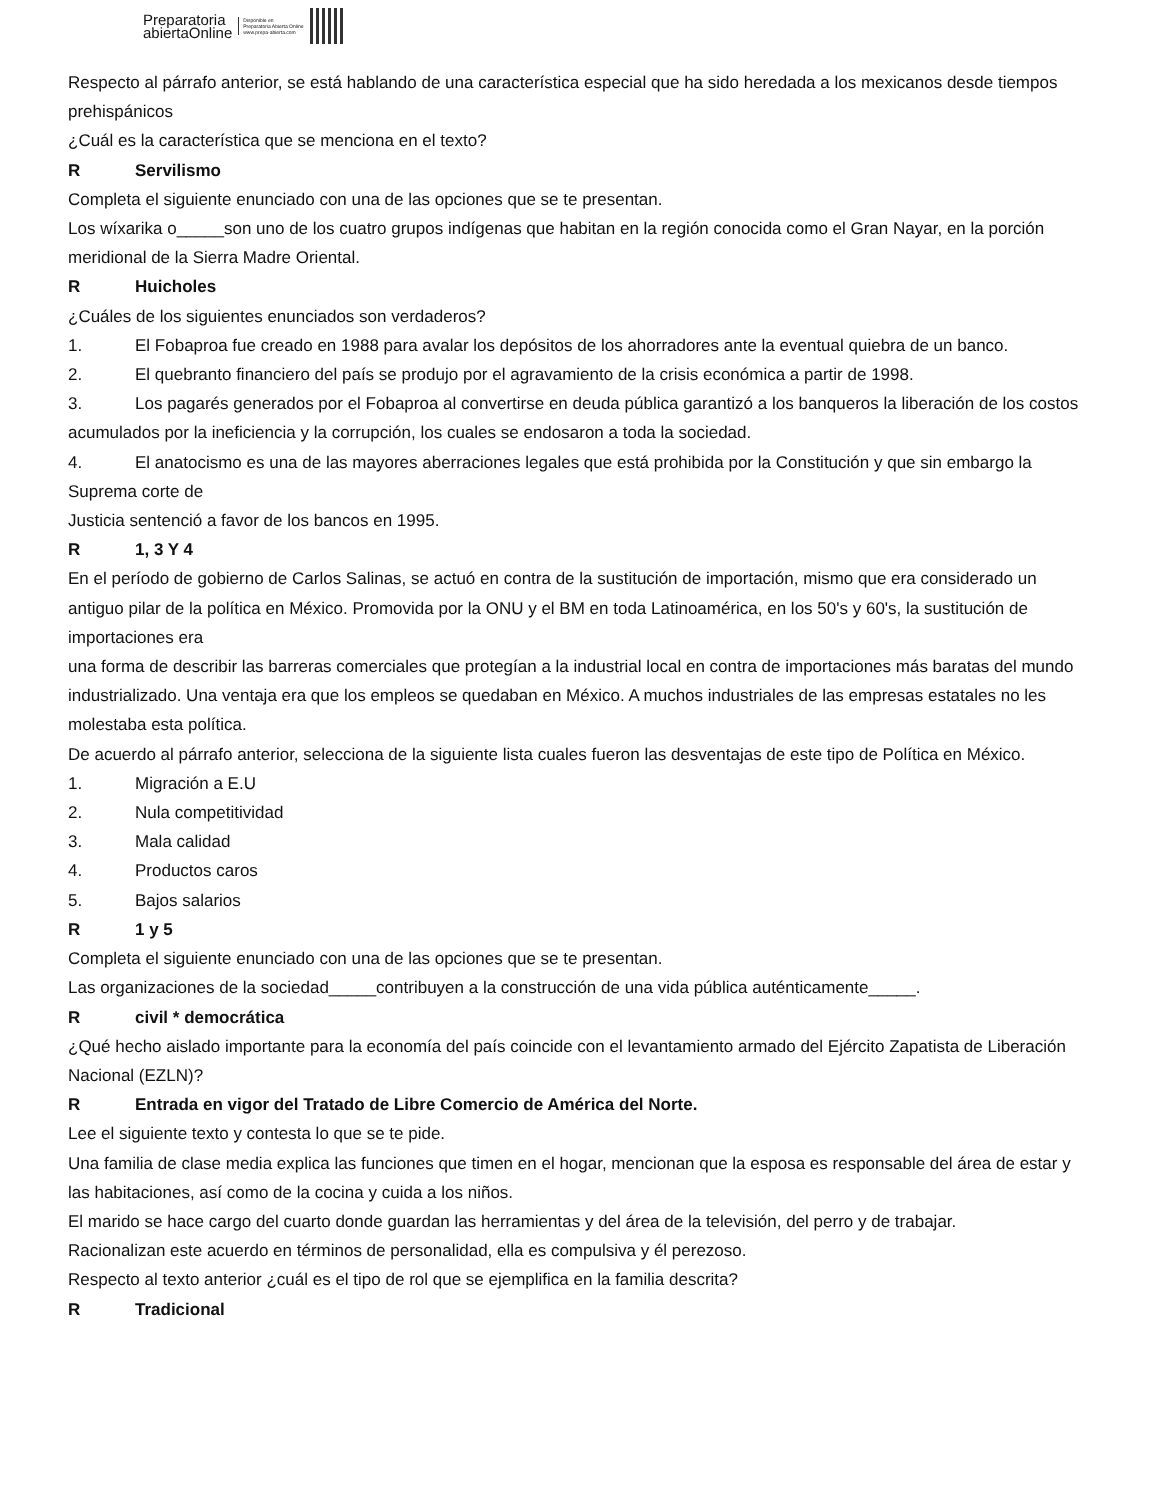Preparatoria
abiertaOnline
Disponible en
Preparatoria Abierta Online
www.prepa-abierta.com
Respecto al párrafo anterior, se está hablando de una característica especial que ha sido heredada a los mexicanos desde tiempos prehispánicos
¿Cuál es la característica que se menciona en el texto?
R Servilismo
Completa el siguiente enunciado con una de las opciones que se te presentan.
Los wíxarika o_____son uno de los cuatro grupos indígenas que habitan en la región conocida como el Gran Nayar, en la porción meridional de la Sierra Madre Oriental.
R Huicholes
¿Cuáles de los siguientes enunciados son verdaderos?
1. El Fobaproa fue creado en 1988 para avalar los depósitos de los ahorradores ante la eventual quiebra de un banco.
2. El quebranto financiero del país se produjo por el agravamiento de la crisis económica a partir de 1998.
3. Los pagarés generados por el Fobaproa al convertirse en deuda pública garantizó a los banqueros la liberación de los costos acumulados por la ineficiencia y la corrupción, los cuales se endosaron a toda la sociedad.
4. El anatocismo es una de las mayores aberraciones legales que está prohibida por la Constitución y que sin embargo la Suprema corte de
Justicia sentenció a favor de los bancos en 1995.
R 1, 3 Y 4
En el período de gobierno de Carlos Salinas, se actuó en contra de la sustitución de importación, mismo que era considerado un antiguo pilar de la política en México. Promovida por la ONU y el BM en toda Latinoamérica, en los 50's y 60's, la sustitución de importaciones era
una forma de describir las barreras comerciales que protegían a la industrial local en contra de importaciones más baratas del mundo
industrializado. Una ventaja era que los empleos se quedaban en México. A muchos industriales de las empresas estatales no les molestaba esta política.
De acuerdo al párrafo anterior, selecciona de la siguiente lista cuales fueron las desventajas de este tipo de Política en México.
1. Migración a E.U
2. Nula competitividad
3. Mala calidad
4. Productos caros
5. Bajos salarios
R 1 y 5
Completa el siguiente enunciado con una de las opciones que se te presentan.
Las organizaciones de la sociedad_____contribuyen a la construcción de una vida pública auténticamente_____.
Rcivil * democrática
¿Qué hecho aislado importante para la economía del país coincide con el levantamiento armado del Ejército Zapatista de Liberación Nacional (EZLN)?
R Entrada en vigor del Tratado de Libre Comercio de América del Norte.
Lee el siguiente texto y contesta lo que se te pide.
Una familia de clase media explica las funciones que timen en el hogar, mencionan que la esposa es responsable del área de estar y las habitaciones, así como de la cocina y cuida a los niños.
El marido se hace cargo del cuarto donde guardan las herramientas y del área de la televisión, del perro y de trabajar.
Racionalizan este acuerdo en términos de personalidad, ella es compulsiva y él perezoso.
Respecto al texto anterior ¿cuál es el tipo de rol que se ejemplifica en la familia descrita?
R Tradicional